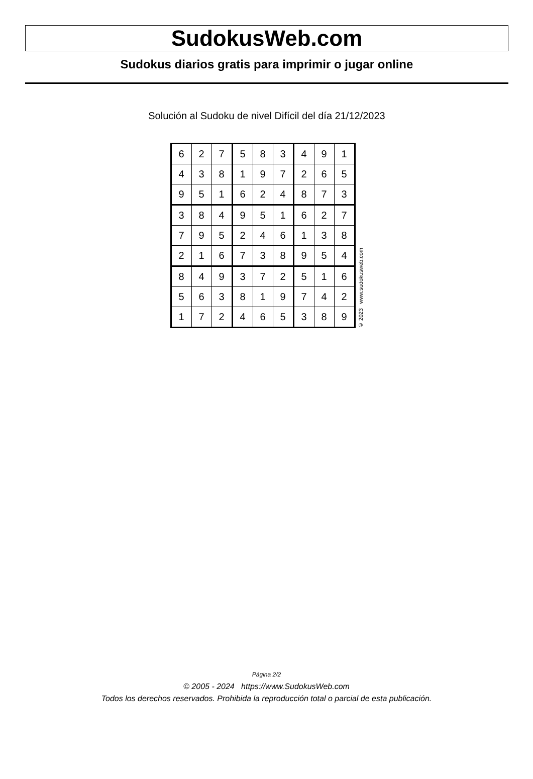SudokusWeb.com
Sudokus diarios gratis para imprimir o jugar online
Solución al Sudoku de nivel Difícil del día 21/12/2023
| 6 | 2 | 7 | 5 | 8 | 3 | 4 | 9 | 1 |
| 4 | 3 | 8 | 1 | 9 | 7 | 2 | 6 | 5 |
| 9 | 5 | 1 | 6 | 2 | 4 | 8 | 7 | 3 |
| 3 | 8 | 4 | 9 | 5 | 1 | 6 | 2 | 7 |
| 7 | 9 | 5 | 2 | 4 | 6 | 1 | 3 | 8 |
| 2 | 1 | 6 | 7 | 3 | 8 | 9 | 5 | 4 |
| 8 | 4 | 9 | 3 | 7 | 2 | 5 | 1 | 6 |
| 5 | 6 | 3 | 8 | 1 | 9 | 7 | 4 | 2 |
| 1 | 7 | 2 | 4 | 6 | 5 | 3 | 8 | 9 |
© 2023 www.sudokusweb.com
Página 2/2
© 2005 - 2024 https://www.SudokusWeb.com
Todos los derechos reservados. Prohibida la reproducción total o parcial de esta publicación.